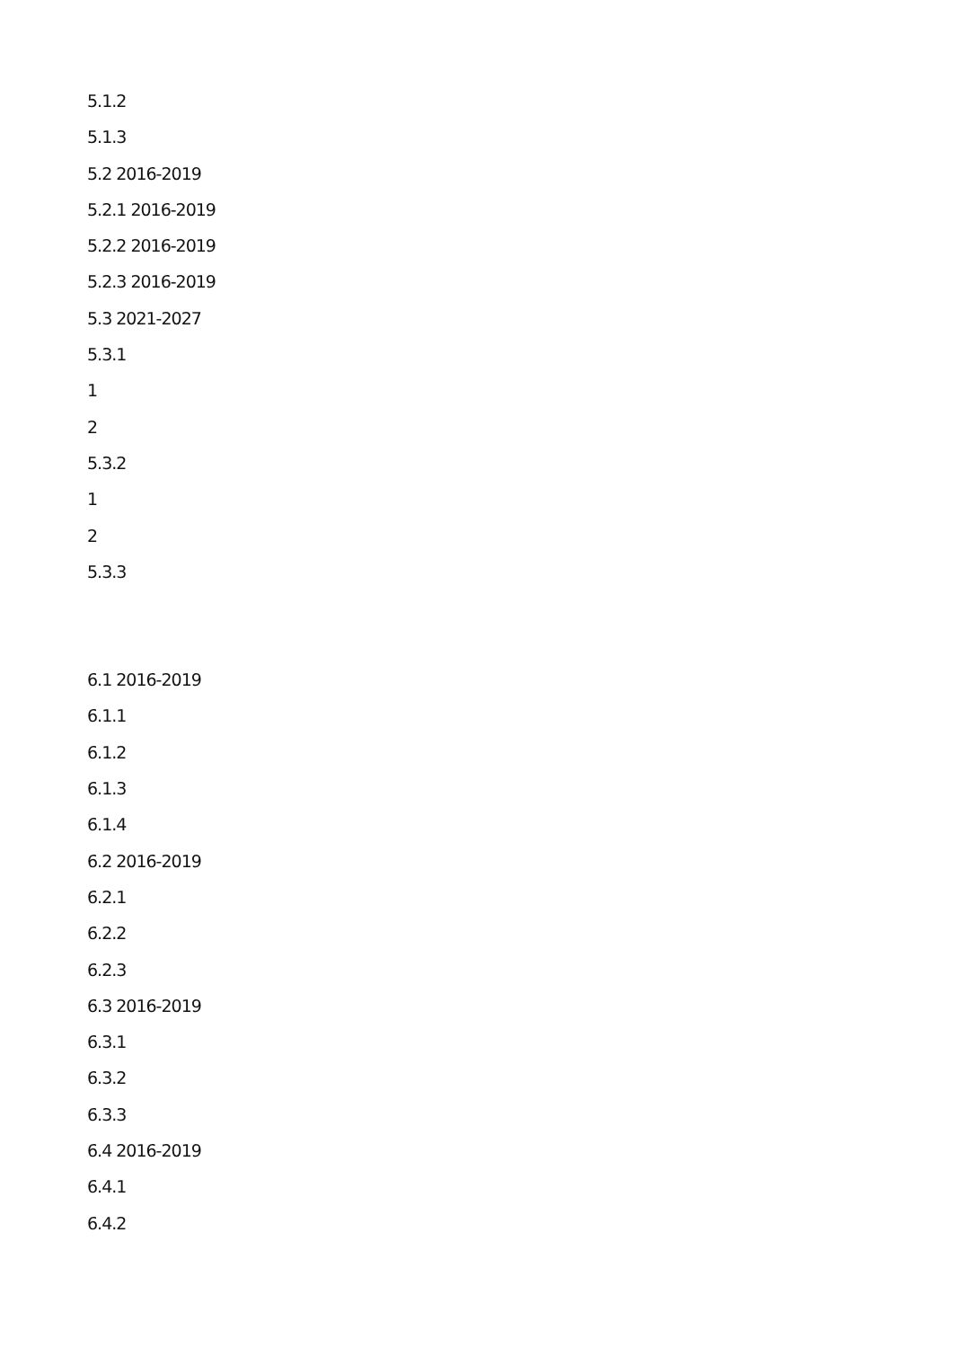5.1.2
5.1.3
5.2 2016-2019
5.2.1 2016-2019
5.2.2 2016-2019
5.2.3 2016-2019
5.3 2021-2027
5.3.1
1
2
5.3.2
1
2
5.3.3
6.1 2016-2019
6.1.1
6.1.2
6.1.3
6.1.4
6.2 2016-2019
6.2.1
6.2.2
6.2.3
6.3 2016-2019
6.3.1
6.3.2
6.3.3
6.4 2016-2019
6.4.1
6.4.2